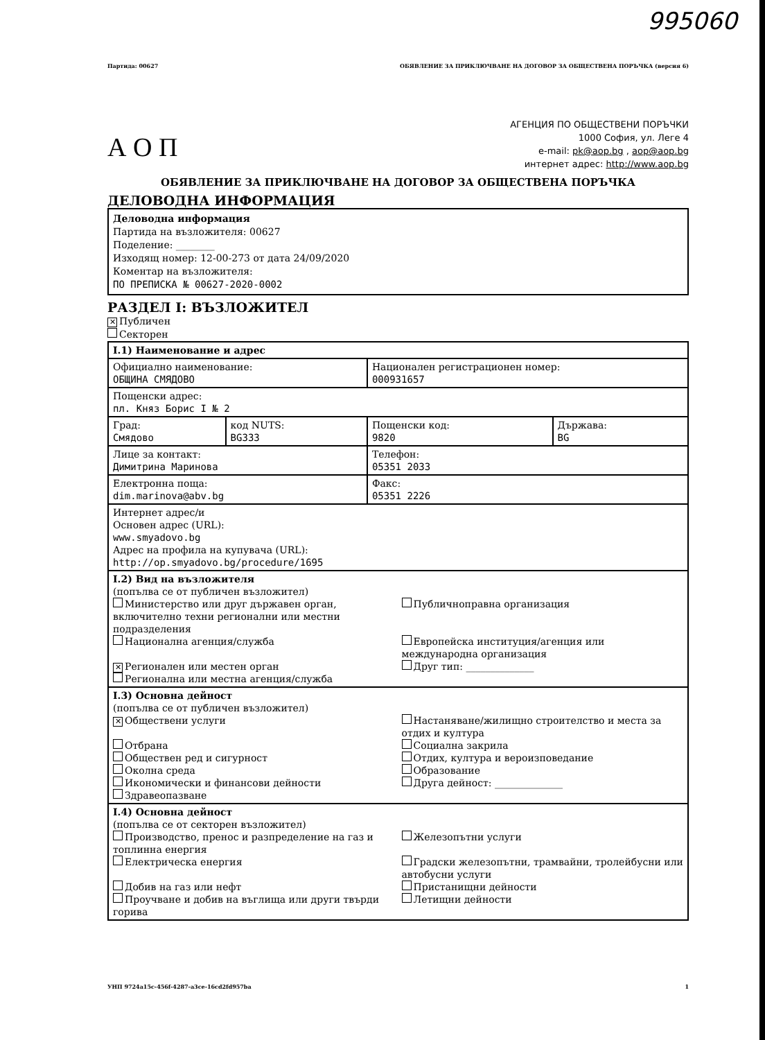995060
Партида: 00627 ОБЯВЛЕНИЕ ЗА ПРИКЛЮЧВАНЕ НА ДОГОВОР ЗА ОБЩЕСТВЕНА ПОРЪЧКА (версия 6)
А О П
АГЕНЦИЯ ПО ОБЩЕСТВЕНИ ПОРЪЧКИ
1000 София, ул. Леге 4
e-mail: pk@aop.bg , aop@aop.bg
интернет адрес: http://www.aop.bg
ОБЯВЛЕНИЕ ЗА ПРИКЛЮЧВАНЕ НА ДОГОВОР ЗА ОБЩЕСТВЕНА ПОРЪЧКА
ДЕЛОВОДНА ИНФОРМАЦИЯ
Деловодна информация
Партида на възложителя: 00627
Поделение: ________
Изходящ номер: 12-00-273 от дата 24/09/2020
Коментар на възложителя:
ПО ПРЕПИСКА № 00627-2020-0002
РАЗДЕЛ I: ВЪЗЛОЖИТЕЛ
✕ Публичен
Секторен
| I.1) Наименование и адрес | | | |
| Официално наименование: ОБЩИНА СМЯДОВО | | Национален регистрационен номер: 000931657 | |
| Пощенски адрес: пл. Княз Борис I № 2 | | | |
| Град: Смядово | код NUTS: BG333 | Пощенски код: 9820 | Държава: BG |
| Лице за контакт: Димитрина Маринова | | Телефон: 05351 2033 | |
| Електронна поща: dim.marinova@abv.bg | | Факс: 05351 2226 | |
| Интернет адрес/и Основен адрес (URL): www.smyadovo.bg Адрес на профила на купувача (URL): http://op.smyadovo.bg/procedure/1695 | | | |
| I.2) Вид на възложителя (попълва се от публичен възложител) Министерство или друг държавен орган, включително техни регионални или местни подразделения Публичноправна организация Национална агенция/служба Европейска институция/агенция или международна организация ✕ Регионален или местен орган Друг тип: ______________ Регионална или местна агенция/служба | | | |
| I.3) Основна дейност (попълва се от публичен възложител) ✕ Обществени услуги Настаняване/жилищно строителство и места за отдих и култура Отбрана Социална закрила Обществен ред и сигурност Отдих, култура и вероизповедание Околна среда Образование Икономически и финансови дейности Друга дейност: ______________ Здравеопазване | | | |
| I.4) Основна дейност (попълва се от секторен възложител) Производство, пренос и разпределение на газ и топлинна енергия Железопътни услуги Електрическа енергия Градски железопътни, трамвайни, тролейбусни или автобусни услуги Добив на газ или нефт Пристанищни дейности Проучване и добив на въглища или други твърди горива Летищни дейности | | | |
УНП 9724a15c-456f-4287-a3ce-16cd2fd957ba 1